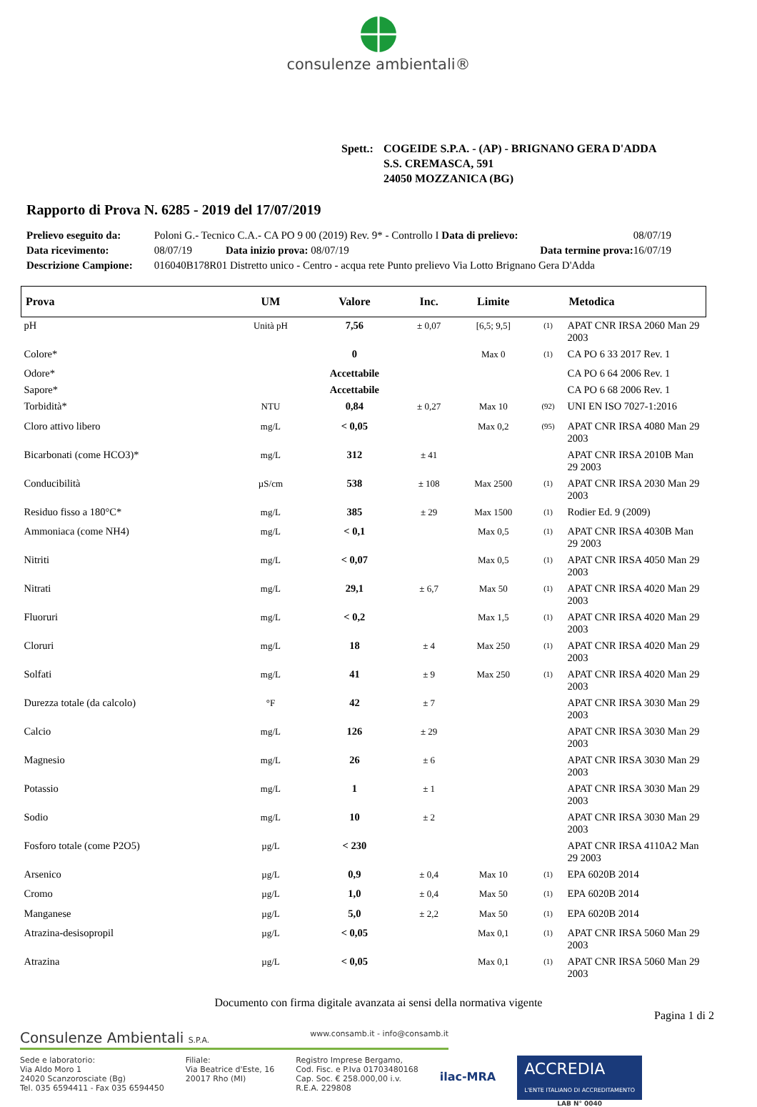consulenze ambientali®
Spett.: COGEIDE S.P.A. - (AP) - BRIGNANO GERA D'ADDA
S.S. CREMASCA, 591
24050 MOZZANICA (BG)
Rapporto di Prova N. 6285 - 2019 del 17/07/2019
| Prelievo eseguito da: | Poloni G.- Tecnico C.A.- CA PO 9 00 (2019) Rev. 9* - Controllo I Data di prelievo: | | | 08/07/19 |
| Data ricevimento: | 08/07/19 | Data inizio prova: 08/07/19 | Data termine prova: | 16/07/19 |
| Descrizione Campione: | 016040B178R01 Distretto unico - Centro - acqua rete Punto prelievo Via Lotto Brignano Gera D'Adda | | | |
| Prova | UM | Valore | Inc. | Limite | | Metodica |
| --- | --- | --- | --- | --- | --- | --- |
| pH | Unità pH | 7,56 | ± 0,07 | [6,5; 9,5] | <sup>(1)</sup> | APAT CNR IRSA 2060 Man 29 2003 |
| Colore* | | 0 | | Max 0 | <sup>(1)</sup> | CA PO 6 33 2017 Rev. 1 |
| Odore* | | Accettabile | | | | CA PO 6 64 2006 Rev. 1 |
| Sapore* | | Accettabile | | | | CA PO 6 68 2006 Rev. 1 |
| Torbidità* | NTU | 0,84 | ± 0,27 | Max 10 | <sup>(92)</sup> | UNI EN ISO 7027-1:2016 |
| Cloro attivo libero | mg/L | < 0,05 | | Max 0,2 | <sup>(95)</sup> | APAT CNR IRSA 4080 Man 29 2003 |
| Bicarbonati (come HCO3)* | mg/L | 312 | ± 41 | | | APAT CNR IRSA 2010B Man 29 2003 |
| Conducibilità | µS/cm | 538 | ± 108 | Max 2500 | <sup>(1)</sup> | APAT CNR IRSA 2030 Man 29 2003 |
| Residuo fisso a 180°C* | mg/L | 385 | ± 29 | Max 1500 | <sup>(1)</sup> | Rodier Ed. 9 (2009) |
| Ammoniaca (come NH4) | mg/L | < 0,1 | | Max 0,5 | <sup>(1)</sup> | APAT CNR IRSA 4030B Man 29 2003 |
| Nitriti | mg/L | < 0,07 | | Max 0,5 | <sup>(1)</sup> | APAT CNR IRSA 4050 Man 29 2003 |
| Nitrati | mg/L | 29,1 | ± 6,7 | Max 50 | <sup>(1)</sup> | APAT CNR IRSA 4020 Man 29 2003 |
| Fluoruri | mg/L | < 0,2 | | Max 1,5 | <sup>(1)</sup> | APAT CNR IRSA 4020 Man 29 2003 |
| Cloruri | mg/L | 18 | ± 4 | Max 250 | <sup>(1)</sup> | APAT CNR IRSA 4020 Man 29 2003 |
| Solfati | mg/L | 41 | ± 9 | Max 250 | <sup>(1)</sup> | APAT CNR IRSA 4020 Man 29 2003 |
| Durezza totale (da calcolo) | °F | 42 | ± 7 | | | APAT CNR IRSA 3030 Man 29 2003 |
| Calcio | mg/L | 126 | ± 29 | | | APAT CNR IRSA 3030 Man 29 2003 |
| Magnesio | mg/L | 26 | ± 6 | | | APAT CNR IRSA 3030 Man 29 2003 |
| Potassio | mg/L | 1 | ± 1 | | | APAT CNR IRSA 3030 Man 29 2003 |
| Sodio | mg/L | 10 | ± 2 | | | APAT CNR IRSA 3030 Man 29 2003 |
| Fosforo totale (come P2O5) | µg/L | < 230 | | | | APAT CNR IRSA 4110A2 Man 29 2003 |
| Arsenico | µg/L | 0,9 | ± 0,4 | Max 10 | <sup>(1)</sup> | EPA 6020B 2014 |
| Cromo | µg/L | 1,0 | ± 0,4 | Max 50 | <sup>(1)</sup> | EPA 6020B 2014 |
| Manganese | µg/L | 5,0 | ± 2,2 | Max 50 | <sup>(1)</sup> | EPA 6020B 2014 |
| Atrazina-desisopropil | µg/L | < 0,05 | | Max 0,1 | <sup>(1)</sup> | APAT CNR IRSA 5060 Man 29 2003 |
| Atrazina | µg/L | < 0,05 | | Max 0,1 | <sup>(1)</sup> | APAT CNR IRSA 5060 Man 29 2003 |
Documento con firma digitale avanzata ai sensi della normativa vigente
Pagina 1 di 2
Consulenze Ambientali S.P.A. www.consamb.it - info@consamb.it
Sede e laboratorio:
Via Aldo Moro 1
24020 Scanzorosciate (Bg)
Tel. 035 6594411 - Fax 035 6594450
Filiale:
Via Beatrice d'Este, 16
20017 Rho (MI)
Registro Imprese Bergamo,
Cod. Fisc. e P.Iva 01703480168
Cap. Soc. € 258.000,00 i.v.
R.E.A. 229808
ilac-MRA
ACCREDIA
L'ENTE ITALIANO DI ACCREDITAMENTO
LAB N° 0040